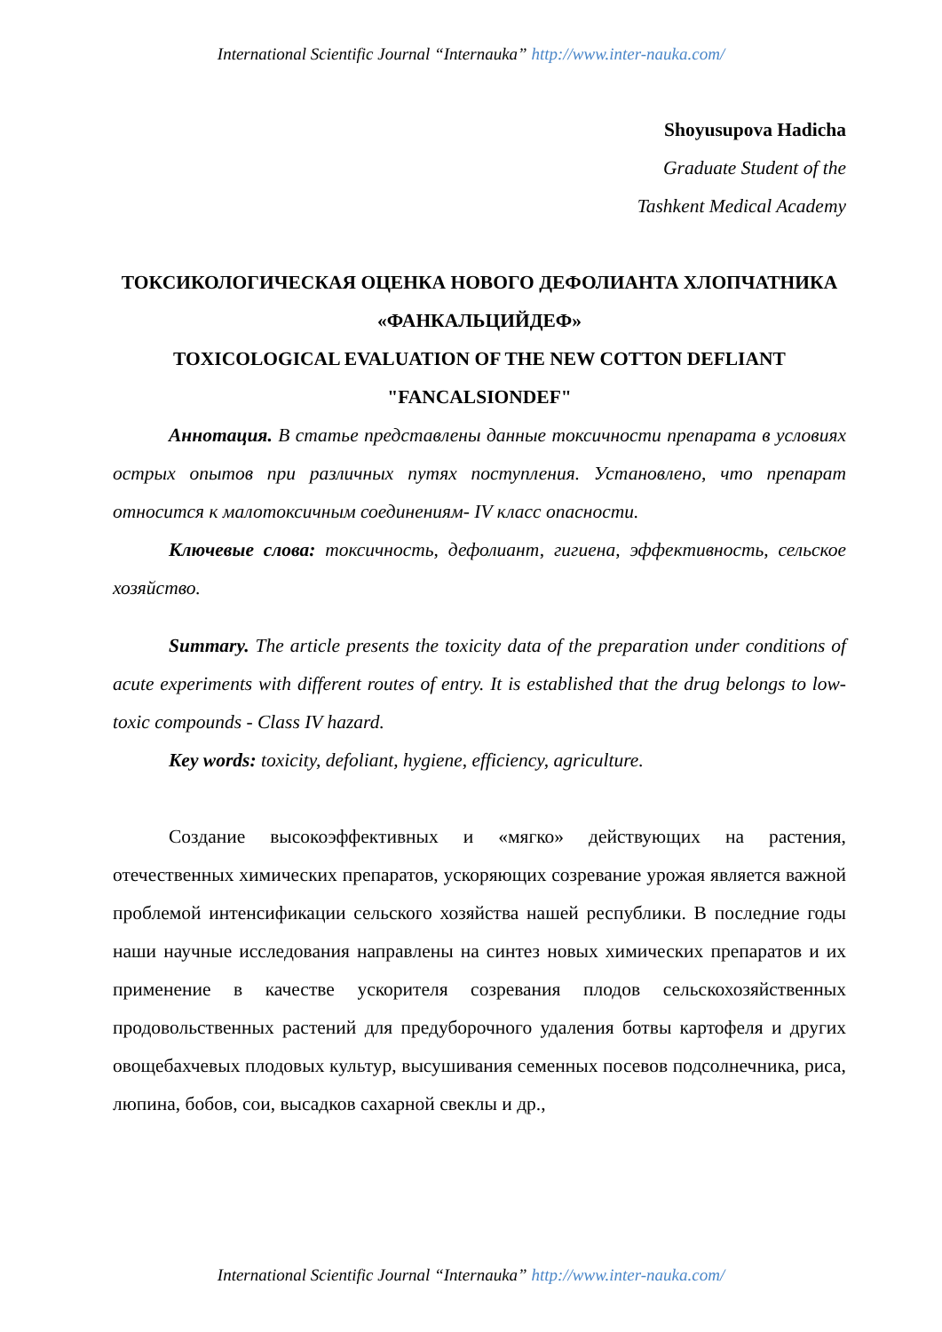International Scientific Journal “Internauka” http://www.inter-nauka.com/
Shoyusupova Hadicha
Graduate Student of the
Tashkent Medical Academy
ТОКСИКОЛОГИЧЕСКАЯ ОЦЕНКА НОВОГО ДЕФОЛИАНТА ХЛОПЧАТНИКА «ФАНКАЛЬЦИЙДЕФ»
TOXICOLOGICAL EVALUATION OF THE NEW COTTON DEFLIANT "FANCALSIONDEF"
Аннотация. В статье представлены данные токсичности препарата в условиях острых опытов при различных путях поступления. Установлено, что препарат относится к малотоксичным соединениям- IV класс опасности.
Ключевые слова: токсичность, дефолиант, гигиена, эффективность, сельское хозяйство.
Summary. The article presents the toxicity data of the preparation under conditions of acute experiments with different routes of entry. It is established that the drug belongs to low-toxic compounds - Class IV hazard.
Key words: toxicity, defoliant, hygiene, efficiency, agriculture.
Создание высокоэффективных и «мягко» действующих на растения, отечественных химических препаратов, ускоряющих созревание урожая является важной проблемой интенсификации сельского хозяйства нашей республики. В последние годы наши научные исследования направлены на синтез новых химических препаратов и их применение в качестве ускорителя созревания плодов сельскохозяйственных продовольственных растений для предуборочного удаления ботвы картофеля и других овощебахчевых плодовых культур, высушивания семенных посевов подсолнечника, риса, люпина, бобов, сои, высадков сахарной свеклы и др.,
International Scientific Journal “Internauka” http://www.inter-nauka.com/